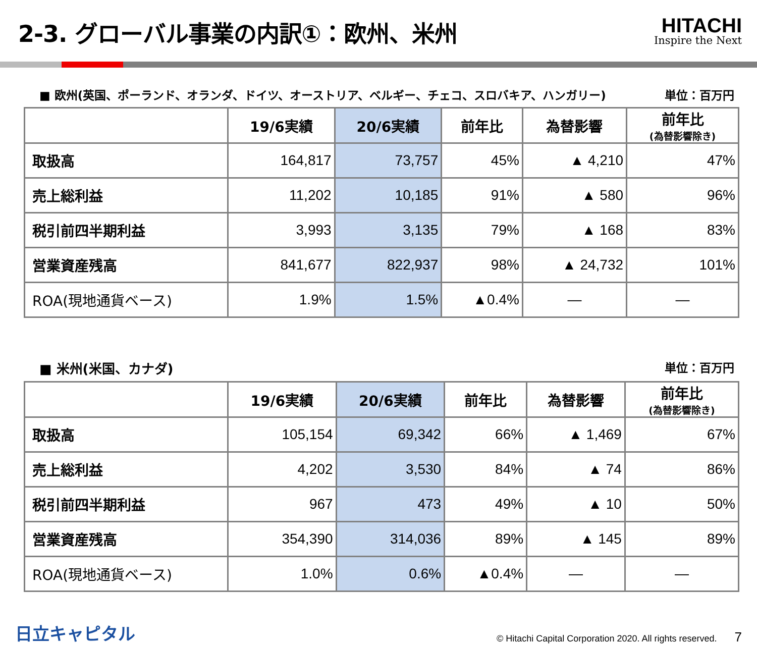2-3. グローバル事業の内訳①：欧州、米州
HITACHI
Inspire the Next
■ 欧州(英国、ポーランド、オランダ、ドイツ、オーストリア、ベルギー、チェコ、スロバキア、ハンガリー) 単位：百万円
| | 19/6実績 | 20/6実績 | 前年比 | 為替影響 | 前年比 (為替影響除き) |
| --- | --- | --- | --- | --- | --- |
| 取扱高 | 164,817 | 73,757 | 45% | ▲ 4,210 | 47% |
| 売上総利益 | 11,202 | 10,185 | 91% | ▲ 580 | 96% |
| 税引前四半期利益 | 3,993 | 3,135 | 79% | ▲ 168 | 83% |
| 営業資産残高 | 841,677 | 822,937 | 98% | ▲ 24,732 | 101% |
| ROA(現地通貨ベース) | 1.9% | 1.5% | ▲0.4% | — | — |
■ 米州(米国、カナダ) 単位：百万円
| | 19/6実績 | 20/6実績 | 前年比 | 為替影響 | 前年比 (為替影響除き) |
| --- | --- | --- | --- | --- | --- |
| 取扱高 | 105,154 | 69,342 | 66% | ▲ 1,469 | 67% |
| 売上総利益 | 4,202 | 3,530 | 84% | ▲ 74 | 86% |
| 税引前四半期利益 | 967 | 473 | 49% | ▲ 10 | 50% |
| 営業資産残高 | 354,390 | 314,036 | 89% | ▲ 145 | 89% |
| ROA(現地通貨ベース) | 1.0% | 0.6% | ▲0.4% | — | — |
日立キャピタル © Hitachi Capital Corporation 2020. All rights reserved. 7